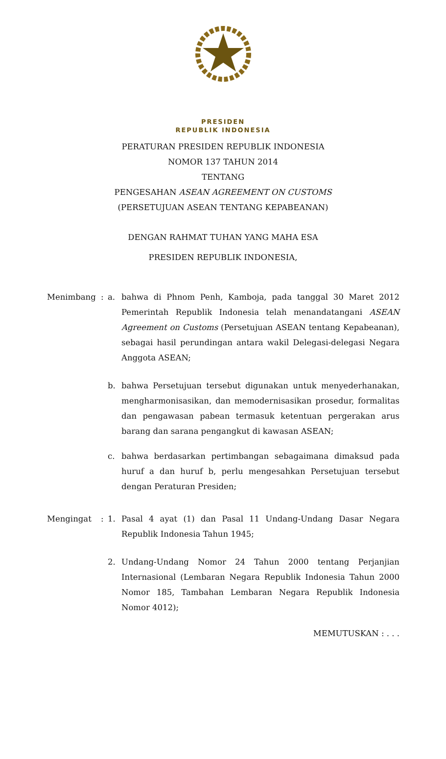PRESIDEN
REPUBLIK INDONESIA
PERATURAN PRESIDEN REPUBLIK INDONESIA
NOMOR 137 TAHUN 2014
TENTANG
PENGESAHAN ASEAN AGREEMENT ON CUSTOMS
(PERSETUJUAN ASEAN TENTANG KEPABEANAN)
DENGAN RAHMAT TUHAN YANG MAHA ESA
PRESIDEN REPUBLIK INDONESIA,
Menimbang : a. bahwa di Phnom Penh, Kamboja, pada tanggal 30 Maret 2012 Pemerintah Republik Indonesia telah menandatangani ASEAN Agreement on Customs (Persetujuan ASEAN tentang Kepabeanan), sebagai hasil perundingan antara wakil Delegasi-delegasi Negara Anggota ASEAN;
b. bahwa Persetujuan tersebut digunakan untuk menyederhanakan, mengharmonisasikan, dan memodernisasikan prosedur, formalitas dan pengawasan pabean termasuk ketentuan pergerakan arus barang dan sarana pengangkut di kawasan ASEAN;
c. bahwa berdasarkan pertimbangan sebagaimana dimaksud pada huruf a dan huruf b, perlu mengesahkan Persetujuan tersebut dengan Peraturan Presiden;
Mengingat : 1. Pasal 4 ayat (1) dan Pasal 11 Undang-Undang Dasar Negara Republik Indonesia Tahun 1945;
2. Undang-Undang Nomor 24 Tahun 2000 tentang Perjanjian Internasional (Lembaran Negara Republik Indonesia Tahun 2000 Nomor 185, Tambahan Lembaran Negara Republik Indonesia Nomor 4012);
MEMUTUSKAN : . . .